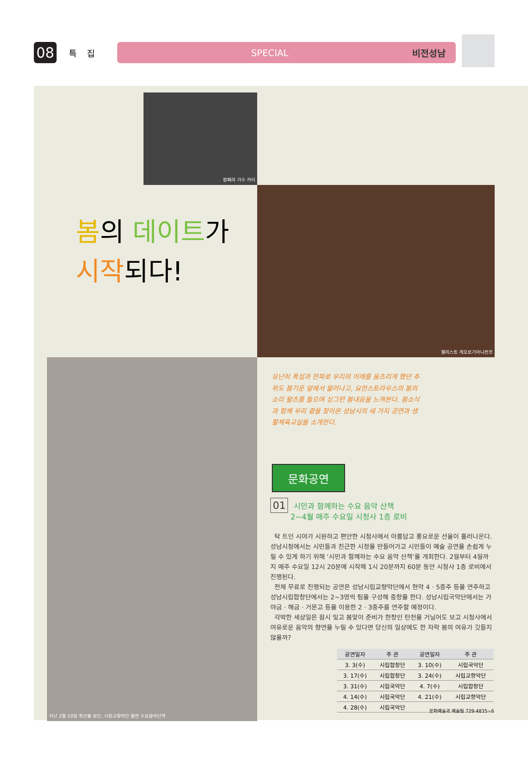08
특집
SPECIAL 비전성남
팝페라 가수 카이
첼리스트 게오르기아니천코
지난 2월 10일 첫선을 보인, 시립교향악단 출연 수요음악산책
봄의 데이트가
시작되다!
유난히 폭설과 한파로 우리의 어깨를 움츠리게 했던 추위도 봄기운 앞에서 물러나고, 요한스트라우스의 봄의 소리 왈츠를 들으며 싱그런 봄내음을 느껴본다. 봄소식과 함께 우리 곁을 찾아온 성남시의 세 가지 공연과 생활체육교실을 소개한다.
문화공연
01 시민과 함께하는 수요 음악 산책
2~4월 매주 수요일 시청사 1층 로비
탁 트인 시야가 시원하고 편안한 시청사에서 아름답고 풍요로운 선율이 흘러나온다. 성남시청에서는 시민들과 친근한 시정을 만들어가고 시민들이 예술 공연을 손쉽게 누릴 수 있게 하기 위해 ‘시민과 함께하는 수요 음악 산책’을 개최한다. 2월부터 4월까지 매주 수요일 12시 20분에 시작해 1시 20분까지 60분 동안 시청사 1층 로비에서 진행된다.
전체 무료로 진행되는 공연은 성남시립교향악단에서 현악 4 · 5중주 등을 연주하고 성남시립합창단에서는 2~3명씩 팀을 구성해 중창을 한다. 성남시립국악단에서는 가야금 · 해금 · 거문고 등을 이용한 2 · 3중주를 연주할 예정이다.
각박한 세상일은 잠시 잊고 봄맞이 준비가 한창인 탄천을 거닐어도 보고 시청사에서 여유로운 음악의 향연을 누릴 수 있다면 당신의 일상에도 한 자락 봄의 여유가 깃들지 않을까?
| 공연일자 | 주 관 | 공연일자 | 주 관 |
| --- | --- | --- | --- |
| 3. 3(수) | 시립합창단 | 3. 10(수) | 시립국악단 |
| 3. 17(수) | 시립합창단 | 3. 24(수) | 시립교향악단 |
| 3. 31(수) | 시립국악단 | 4. 7(수) | 시립합창단 |
| 4. 14(수) | 시립국악단 | 4. 21(수) | 시립교향악단 |
| 4. 28(수) | 시립국악단 | | |
문화예술과 예술팀 729-4835~6